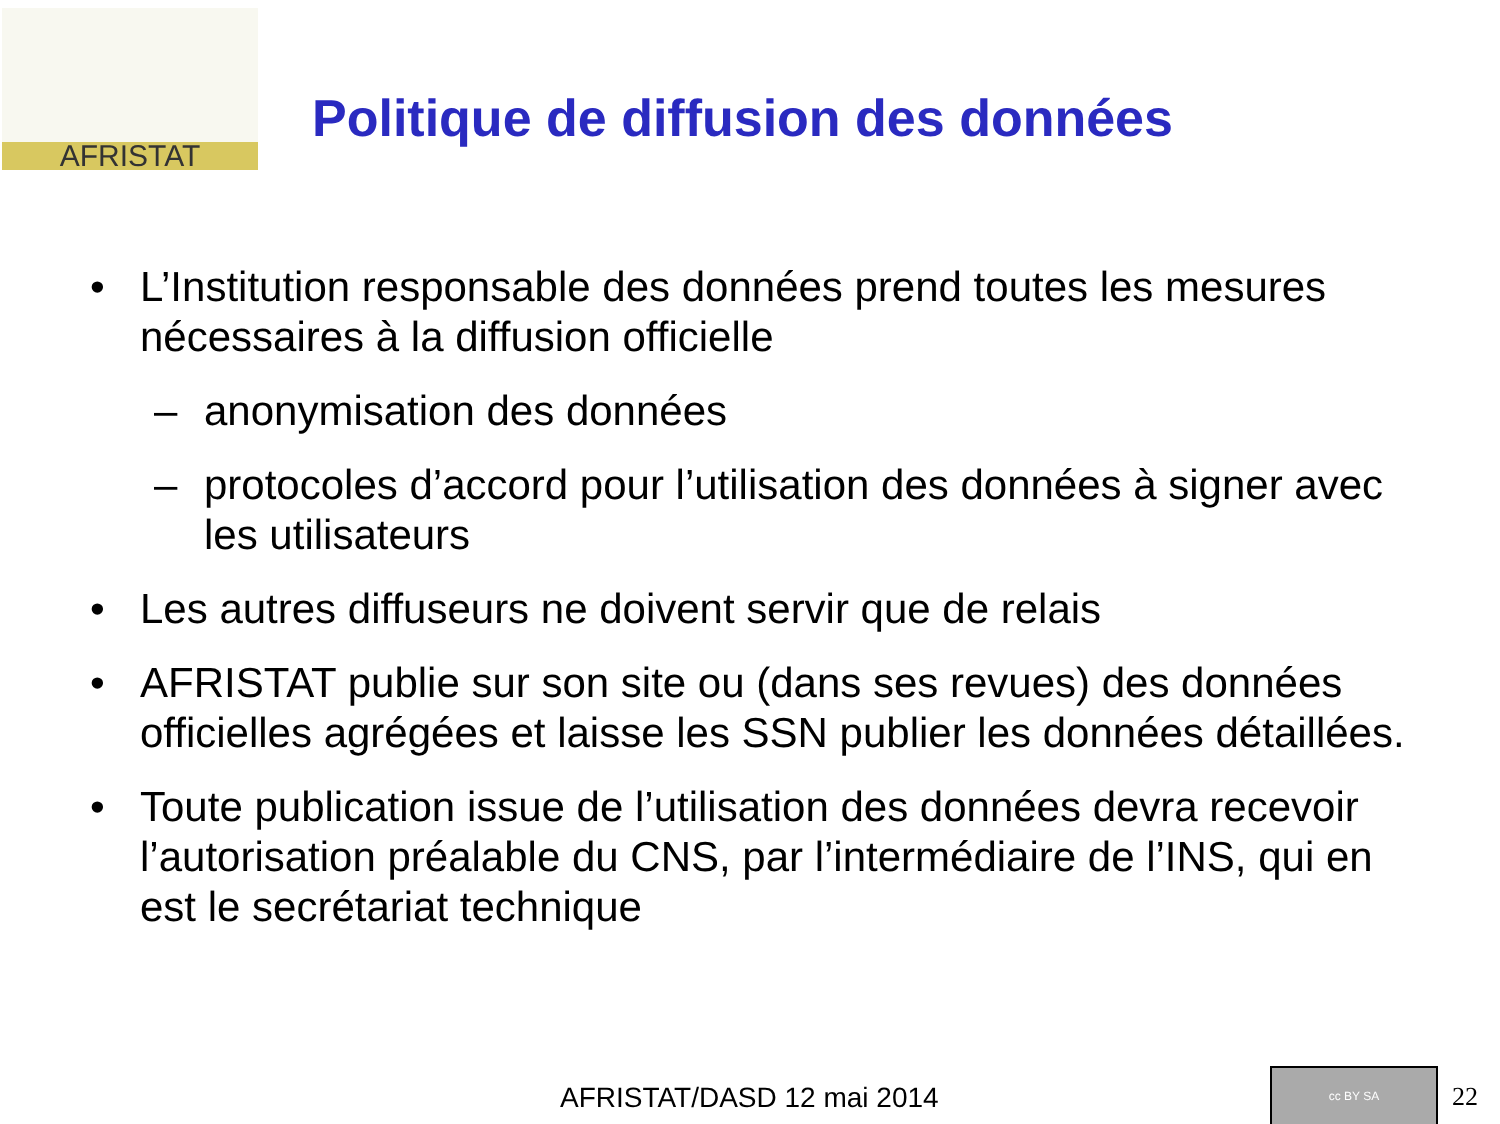AFRISTAT
Politique de diffusion des données
• L’Institution responsable des données prend toutes les mesures nécessaires à la diffusion officielle
– anonymisation des données
– protocoles d’accord pour l’utilisation des données à signer avec les utilisateurs
• Les autres diffuseurs ne doivent servir que de relais
• AFRISTAT publie sur son site ou (dans ses revues) des données officielles agrégées et laisse les SSN publier les données détaillées.
• Toute publication issue de l’utilisation des données devra recevoir l’autorisation préalable du CNS, par l’intermédiaire de l’INS, qui en est le secrétariat technique
AFRISTAT/DASD 12 mai 2014
cc BY SA
22